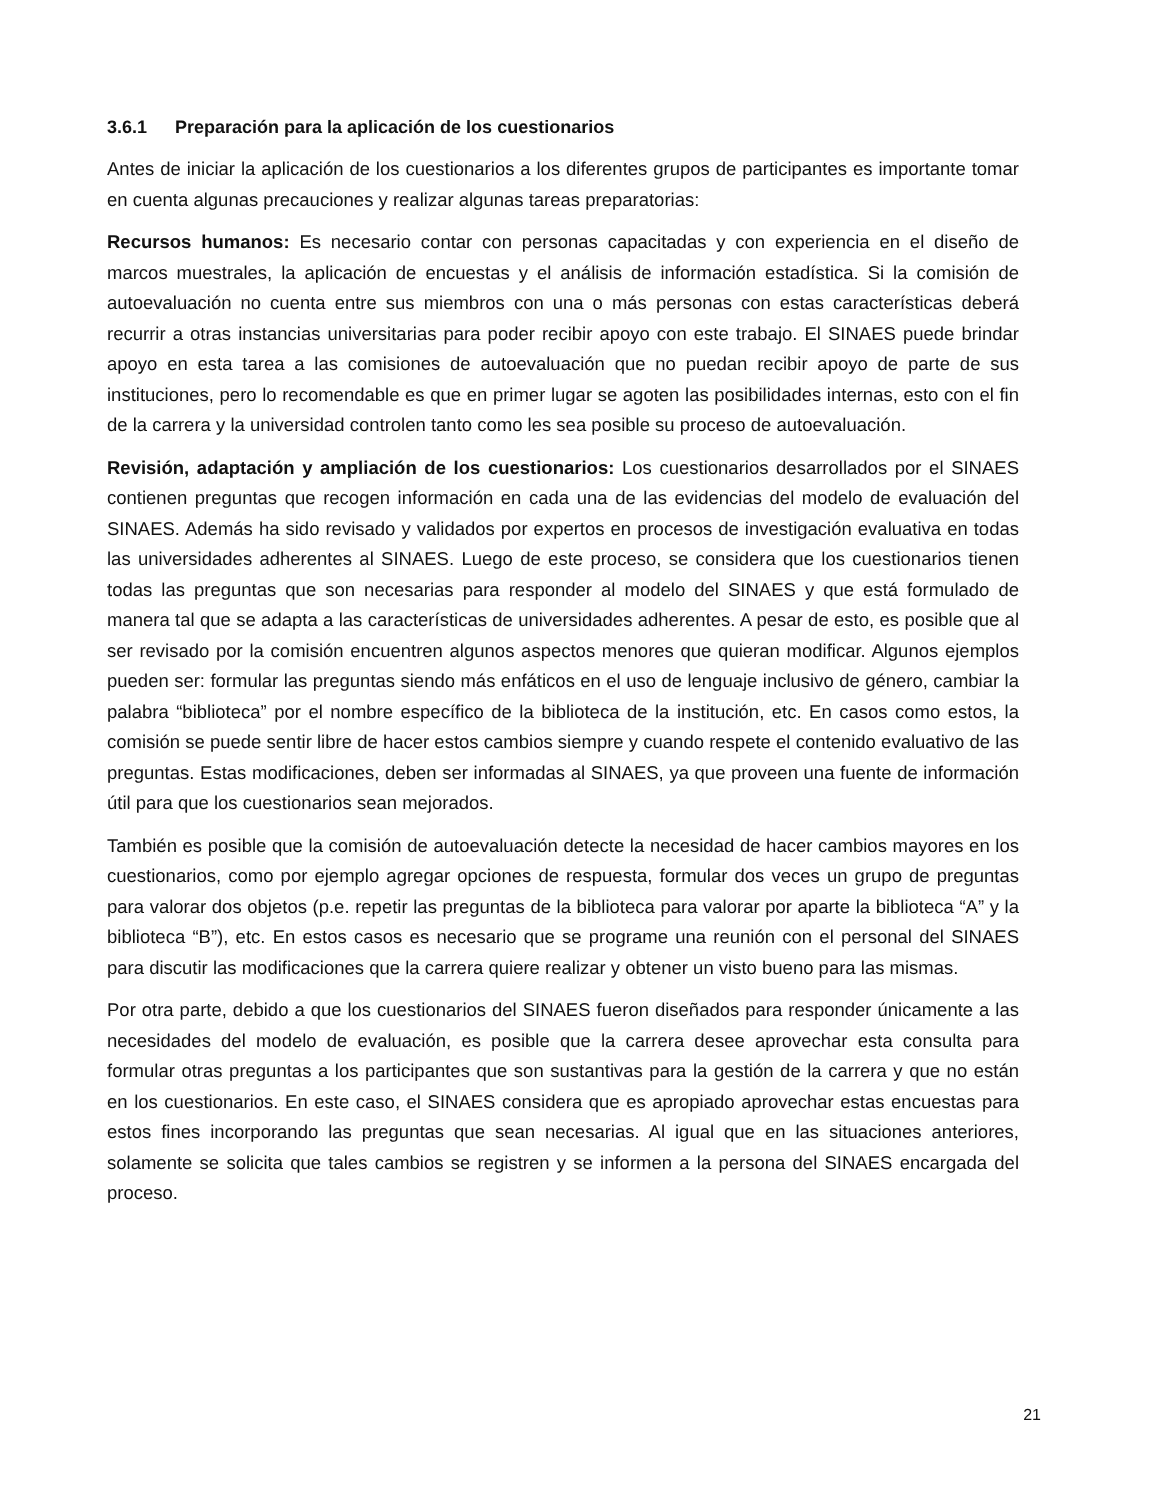3.6.1 Preparación para la aplicación de los cuestionarios
Antes de iniciar la aplicación de los cuestionarios a los diferentes grupos de participantes es importante tomar en cuenta algunas precauciones y realizar algunas tareas preparatorias:
Recursos humanos: Es necesario contar con personas capacitadas y con experiencia en el diseño de marcos muestrales, la aplicación de encuestas y el análisis de información estadística. Si la comisión de autoevaluación no cuenta entre sus miembros con una o más personas con estas características deberá recurrir a otras instancias universitarias para poder recibir apoyo con este trabajo. El SINAES puede brindar apoyo en esta tarea a las comisiones de autoevaluación que no puedan recibir apoyo de parte de sus instituciones, pero lo recomendable es que en primer lugar se agoten las posibilidades internas, esto con el fin de la carrera y la universidad controlen tanto como les sea posible su proceso de autoevaluación.
Revisión, adaptación y ampliación de los cuestionarios: Los cuestionarios desarrollados por el SINAES contienen preguntas que recogen información en cada una de las evidencias del modelo de evaluación del SINAES. Además ha sido revisado y validados por expertos en procesos de investigación evaluativa en todas las universidades adherentes al SINAES. Luego de este proceso, se considera que los cuestionarios tienen todas las preguntas que son necesarias para responder al modelo del SINAES y que está formulado de manera tal que se adapta a las características de universidades adherentes. A pesar de esto, es posible que al ser revisado por la comisión encuentren algunos aspectos menores que quieran modificar. Algunos ejemplos pueden ser: formular las preguntas siendo más enfáticos en el uso de lenguaje inclusivo de género, cambiar la palabra “biblioteca” por el nombre específico de la biblioteca de la institución, etc. En casos como estos, la comisión se puede sentir libre de hacer estos cambios siempre y cuando respete el contenido evaluativo de las preguntas. Estas modificaciones, deben ser informadas al SINAES, ya que proveen una fuente de información útil para que los cuestionarios sean mejorados.
También es posible que la comisión de autoevaluación detecte la necesidad de hacer cambios mayores en los cuestionarios, como por ejemplo agregar opciones de respuesta, formular dos veces un grupo de preguntas para valorar dos objetos (p.e. repetir las preguntas de la biblioteca para valorar por aparte la biblioteca “A” y la biblioteca “B”), etc. En estos casos es necesario que se programe una reunión con el personal del SINAES para discutir las modificaciones que la carrera quiere realizar y obtener un visto bueno para las mismas.
Por otra parte, debido a que los cuestionarios del SINAES fueron diseñados para responder únicamente a las necesidades del modelo de evaluación, es posible que la carrera desee aprovechar esta consulta para formular otras preguntas a los participantes que son sustantivas para la gestión de la carrera y que no están en los cuestionarios. En este caso, el SINAES considera que es apropiado aprovechar estas encuestas para estos fines incorporando las preguntas que sean necesarias. Al igual que en las situaciones anteriores, solamente se solicita que tales cambios se registren y se informen a la persona del SINAES encargada del proceso.
21